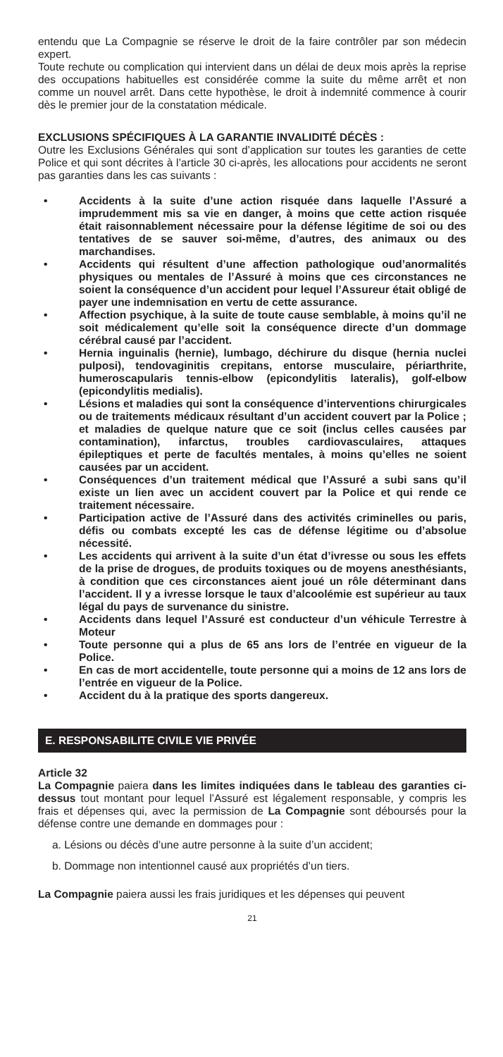entendu que La Compagnie se réserve le droit de la faire contrôler par son médecin expert.
Toute rechute ou complication qui intervient dans un délai de deux mois après la reprise des occupations habituelles est considérée comme la suite du même arrêt et non comme un nouvel arrêt. Dans cette hypothèse, le droit à indemnité commence à courir dès le premier jour de la constatation médicale.
EXCLUSIONS SPÉCIFIQUES À LA GARANTIE INVALIDITÉ DÉCÈS :
Outre les Exclusions Générales qui sont d’application sur toutes les garanties de cette Police et qui sont décrites à l’article 30 ci-après, les allocations pour accidents ne seront pas garanties dans les cas suivants :
• Accidents à la suite d’une action risquée dans laquelle l’Assuré a imprudemment mis sa vie en danger, à moins que cette action risquée était raisonnablement nécessaire pour la défense légitime de soi ou des tentatives de se sauver soi-même, d’autres, des animaux ou des marchandises.
• Accidents qui résultent d’une affection pathologique oud’anormalités physiques ou mentales de l’Assuré à moins que ces circonstances ne soient la conséquence d’un accident pour lequel l’Assureur était obligé de payer une indemnisation en vertu de cette assurance.
• Affection psychique, à la suite de toute cause semblable, à moins qu’il ne soit médicalement qu’elle soit la conséquence directe d’un dommage cérébral causé par l’accident.
• Hernia inguinalis (hernie), lumbago, déchirure du disque (hernia nuclei pulposi), tendovaginitis crepitans, entorse musculaire, périarthrite, humeroscapularis tennis-elbow (epicondylitis lateralis), golf-elbow (epicondylitis medialis).
• Lésions et maladies qui sont la conséquence d’interventions chirurgicales ou de traitements médicaux résultant d’un accident couvert par la Police ; et maladies de quelque nature que ce soit (inclus celles causées par contamination), infarctus, troubles cardiovasculaires, attaques épileptiques et perte de facultés mentales, à moins qu’elles ne soient causées par un accident.
• Conséquences d’un traitement médical que l’Assuré a subi sans qu’il existe un lien avec un accident couvert par la Police et qui rende ce traitement nécessaire.
• Participation active de l’Assuré dans des activités criminelles ou paris, défis ou combats excepté les cas de défense légitime ou d’absolue nécessité.
• Les accidents qui arrivent à la suite d’un état d’ivresse ou sous les effets de la prise de drogues, de produits toxiques ou de moyens anesthésiants, à condition que ces circonstances aient joué un rôle déterminant dans l’accident. Il y a ivresse lorsque le taux d’alcoolémie est supérieur au taux légal du pays de survenance du sinistre.
• Accidents dans lequel l’Assuré est conducteur d’un véhicule Terrestre à Moteur
• Toute personne qui a plus de 65 ans lors de l’entrée en vigueur de la Police.
• En cas de mort accidentelle, toute personne qui a moins de 12 ans lors de l’entrée en vigueur de la Police.
• Accident du à la pratique des sports dangereux.
E. RESPONSABILITE CIVILE VIE PRIVÉE
Article 32
La Compagnie paiera dans les limites indiquées dans le tableau des garanties ci-dessus tout montant pour lequel l’Assuré est légalement responsable, y compris les frais et dépenses qui, avec la permission de La Compagnie sont déboursés pour la défense contre une demande en dommages pour :
a. Lésions ou décès d’une autre personne à la suite d’un accident;
b. Dommage non intentionnel causé aux propriétés d’un tiers.
La Compagnie paiera aussi les frais juridiques et les dépenses qui peuvent
21